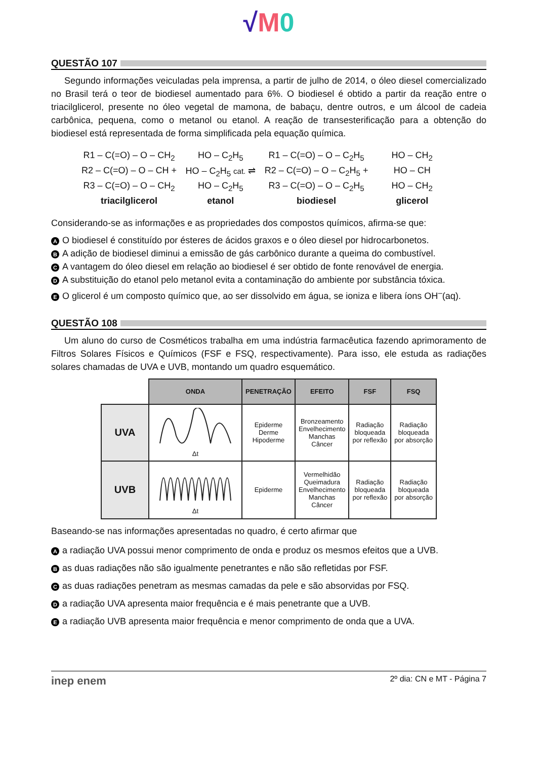√M 0
QUESTÃO 107
Segundo informações veiculadas pela imprensa, a partir de julho de 2014, o óleo diesel comercializado no Brasil terá o teor de biodiesel aumentado para 6%. O biodiesel é obtido a partir da reação entre o triacilglicerol, presente no óleo vegetal de mamona, de babaçu, dentre outros, e um álcool de cadeia carbônica, pequena, como o metanol ou etanol. A reação de transesterificação para a obtenção do biodiesel está representada de forma simplificada pela equação química.
R1 – C(=O) – O – CH<sub>2</sub>
HO – C<sub>2</sub>H<sub>5</sub>
R1 – C(=O) – O – C<sub>2</sub>H<sub>5</sub>
HO – CH<sub>2</sub>
R2 – C(=O) – O – CH +
HO – C<sub>2</sub>H<sub>5</sub> cat. ⇌
R2 – C(=O) – O – C<sub>2</sub>H<sub>5</sub> +
HO – CH
R3 – C(=O) – O – CH<sub>2</sub>
HO – C<sub>2</sub>H<sub>5</sub>
R3 – C(=O) – O – C<sub>2</sub>H<sub>5</sub>
HO – CH<sub>2</sub>
triacilglicerol
etanol
biodiesel
glicerol
Considerando-se as informações e as propriedades dos compostos químicos, afirma-se que:
A O biodiesel é constituído por ésteres de ácidos graxos e o óleo diesel por hidrocarbonetos.
B A adição de biodiesel diminui a emissão de gás carbônico durante a queima do combustível.
C A vantagem do óleo diesel em relação ao biodiesel é ser obtido de fonte renovável de energia.
D A substituição do etanol pelo metanol evita a contaminação do ambiente por substância tóxica.
E O glicerol é um composto químico que, ao ser dissolvido em água, se ioniza e libera íons OH<sup>–</sup>(aq).
QUESTÃO 108
Um aluno do curso de Cosméticos trabalha em uma indústria farmacêutica fazendo aprimoramento de Filtros Solares Físicos e Químicos (FSF e FSQ, respectivamente). Para isso, ele estuda as radiações solares chamadas de UVA e UVB, montando um quadro esquemático.
| | ONDA | PENETRAÇÃO | EFEITO | FSF | FSQ |
| --- | --- | --- | --- | --- | --- |
| UVA | Δt | Epiderme Derme Hipoderme | Bronzeamento Envelhecimento Manchas Câncer | Radiação bloqueada por reflexão | Radiação bloqueada por absorção |
| UVB | Δt | Epiderme | Vermelhidão Queimadura Envelhecimento Manchas Câncer | Radiação bloqueada por reflexão | Radiação bloqueada por absorção |
Baseando-se nas informações apresentadas no quadro, é certo afirmar que
Aa radiação UVA possui menor comprimento de onda e produz os mesmos efeitos que a UVB.
Bas duas radiações não são igualmente penetrantes e não são refletidas por FSF.
Cas duas radiações penetram as mesmas camadas da pele e são absorvidas por FSQ.
Da radiação UVA apresenta maior frequência e é mais penetrante que a UVB.
Ea radiação UVB apresenta maior frequência e menor comprimento de onda que a UVA.
inep enem 2º dia: CN e MT - Página 7